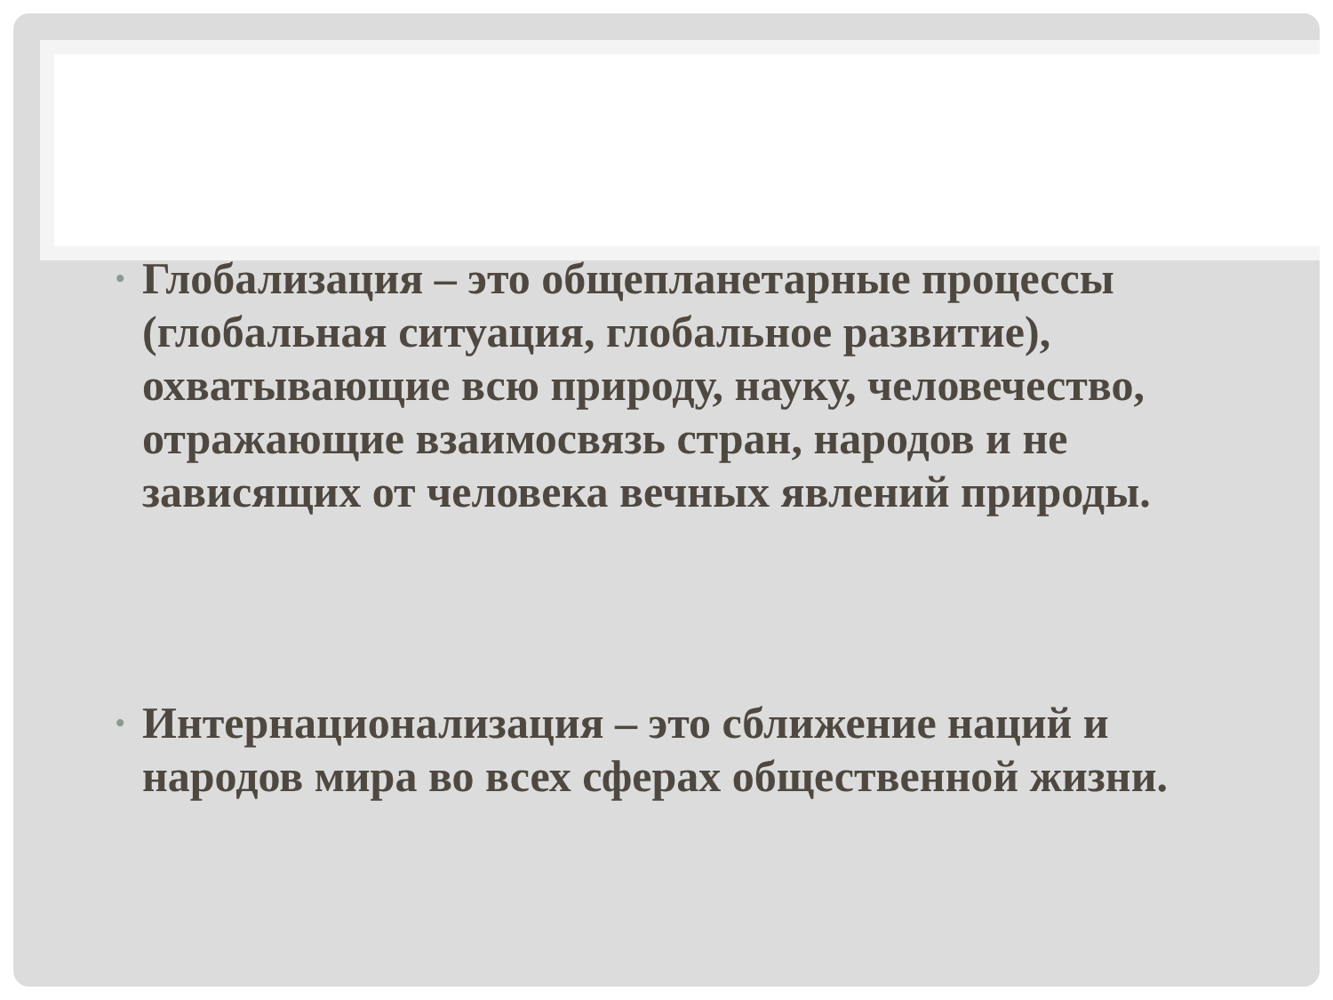• Глобализация – это общепланетарные процессы (глобальная ситуация, глобальное развитие), охватывающие всю природу, науку, человечество, отражающие взаимосвязь стран, народов и не зависящих от человека вечных явлений природы.
• Интернационализация – это сближение наций и народов мира во всех сферах общественной жизни.